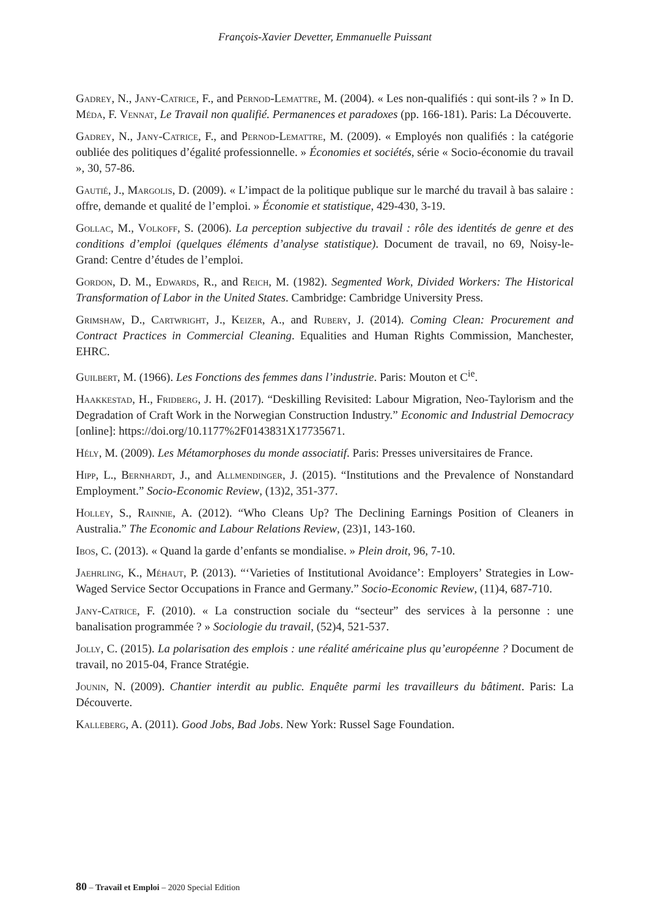François-Xavier Devetter, Emmanuelle Puissant
Gadrey, N., Jany-Catrice, F., and Pernod-Lemattre, M. (2004). « Les non-qualifiés : qui sont-ils ? » In D. Méda, F. Vennat, Le Travail non qualifié. Permanences et paradoxes (pp. 166-181). Paris: La Découverte.
Gadrey, N., Jany-Catrice, F., and Pernod-Lemattre, M. (2009). « Employés non qualifiés : la catégorie oubliée des politiques d’égalité professionnelle. » Économies et sociétés, série « Socio-économie du travail », 30, 57-86.
Gautié, J., Margolis, D. (2009). « L’impact de la politique publique sur le marché du travail à bas salaire : offre, demande et qualité de l’emploi. » Économie et statistique, 429-430, 3-19.
Gollac, M., Volkoff, S. (2006). La perception subjective du travail : rôle des identités de genre et des conditions d’emploi (quelques éléments d’analyse statistique). Document de travail, no 69, Noisy-le-Grand: Centre d’études de l’emploi.
Gordon, D. M., Edwards, R., and Reich, M. (1982). Segmented Work, Divided Workers: The Historical Transformation of Labor in the United States. Cambridge: Cambridge University Press.
Grimshaw, D., Cartwright, J., Keizer, A., and Rubery, J. (2014). Coming Clean: Procurement and Contract Practices in Commercial Cleaning. Equalities and Human Rights Commission, Manchester, EHRC.
Guilbert, M. (1966). Les Fonctions des femmes dans l’industrie. Paris: Mouton et C<sup>ie</sup>.
Haakkestad, H., Fridberg, J. H. (2017). “Deskilling Revisited: Labour Migration, Neo-Taylorism and the Degradation of Craft Work in the Norwegian Construction Industry.” Economic and Industrial Democracy [online]: https://doi.org/10.1177%2F0143831X17735671.
Hély, M. (2009). Les Métamorphoses du monde associatif. Paris: Presses universitaires de France.
Hipp, L., Bernhardt, J., and Allmendinger, J. (2015). “Institutions and the Prevalence of Nonstandard Employment.” Socio-Economic Review, (13)2, 351-377.
Holley, S., Rainnie, A. (2012). “Who Cleans Up? The Declining Earnings Position of Cleaners in Australia.” The Economic and Labour Relations Review, (23)1, 143-160.
Ibos, C. (2013). « Quand la garde d’enfants se mondialise. » Plein droit, 96, 7-10.
Jaehrling, K., Méhaut, P. (2013). “‘Varieties of Institutional Avoidance’: Employers’ Strategies in Low-Waged Service Sector Occupations in France and Germany.” Socio-Economic Review, (11)4, 687-710.
Jany-Catrice, F. (2010). « La construction sociale du “secteur” des services à la personne : une banalisation programmée ? » Sociologie du travail, (52)4, 521-537.
Jolly, C. (2015). La polarisation des emplois : une réalité américaine plus qu’européenne ? Document de travail, no 2015-04, France Stratégie.
Jounin, N. (2009). Chantier interdit au public. Enquête parmi les travailleurs du bâtiment. Paris: La Découverte.
Kalleberg, A. (2011). Good Jobs, Bad Jobs. New York: Russel Sage Foundation.
80 – Travail et Emploi – 2020 Special Edition